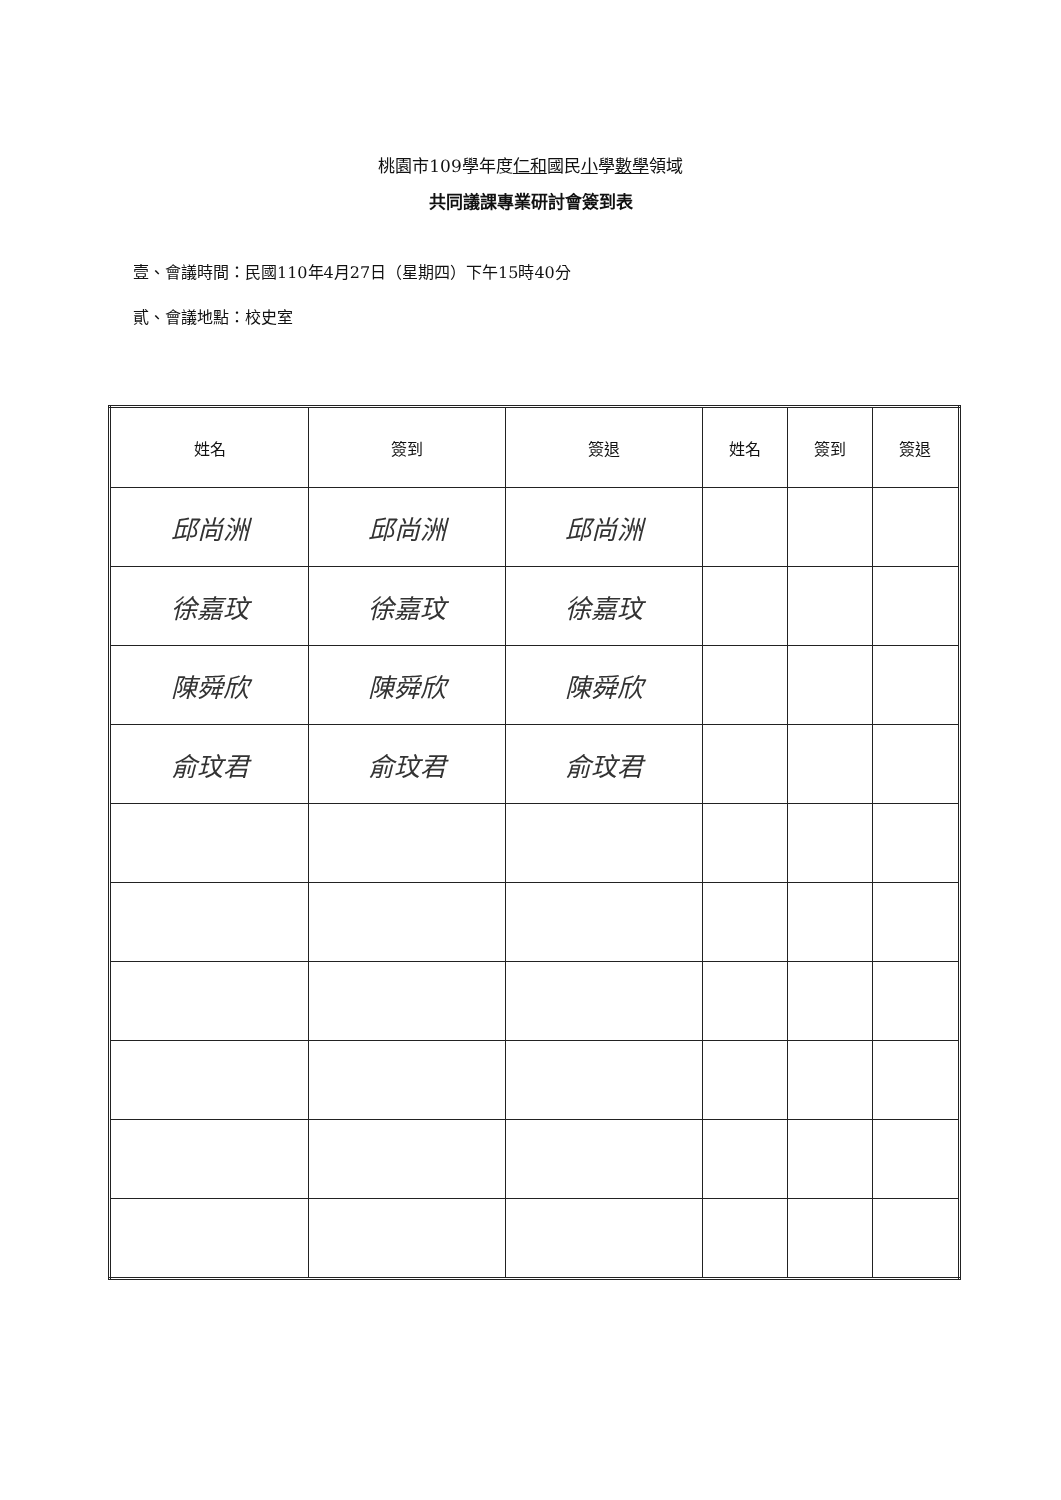桃園市109學年度仁和國民小學數學領域
共同議課專業研討會簽到表
壹、會議時間：民國110年4月27日（星期四）下午15時40分
貳、會議地點：校史室
| 姓名 | 簽到 | 簽退 | 姓名 | 簽到 | 簽退 |
| --- | --- | --- | --- | --- | --- |
| 邱尚洲 | 邱尚洲 | 邱尚洲 | | | |
| 徐嘉玟 | 徐嘉玟 | 徐嘉玟 | | | |
| 陳舜欣 | 陳舜欣 | 陳舜欣 | | | |
| 俞玟君 | 俞玟君 | 俞玟君 | | | |